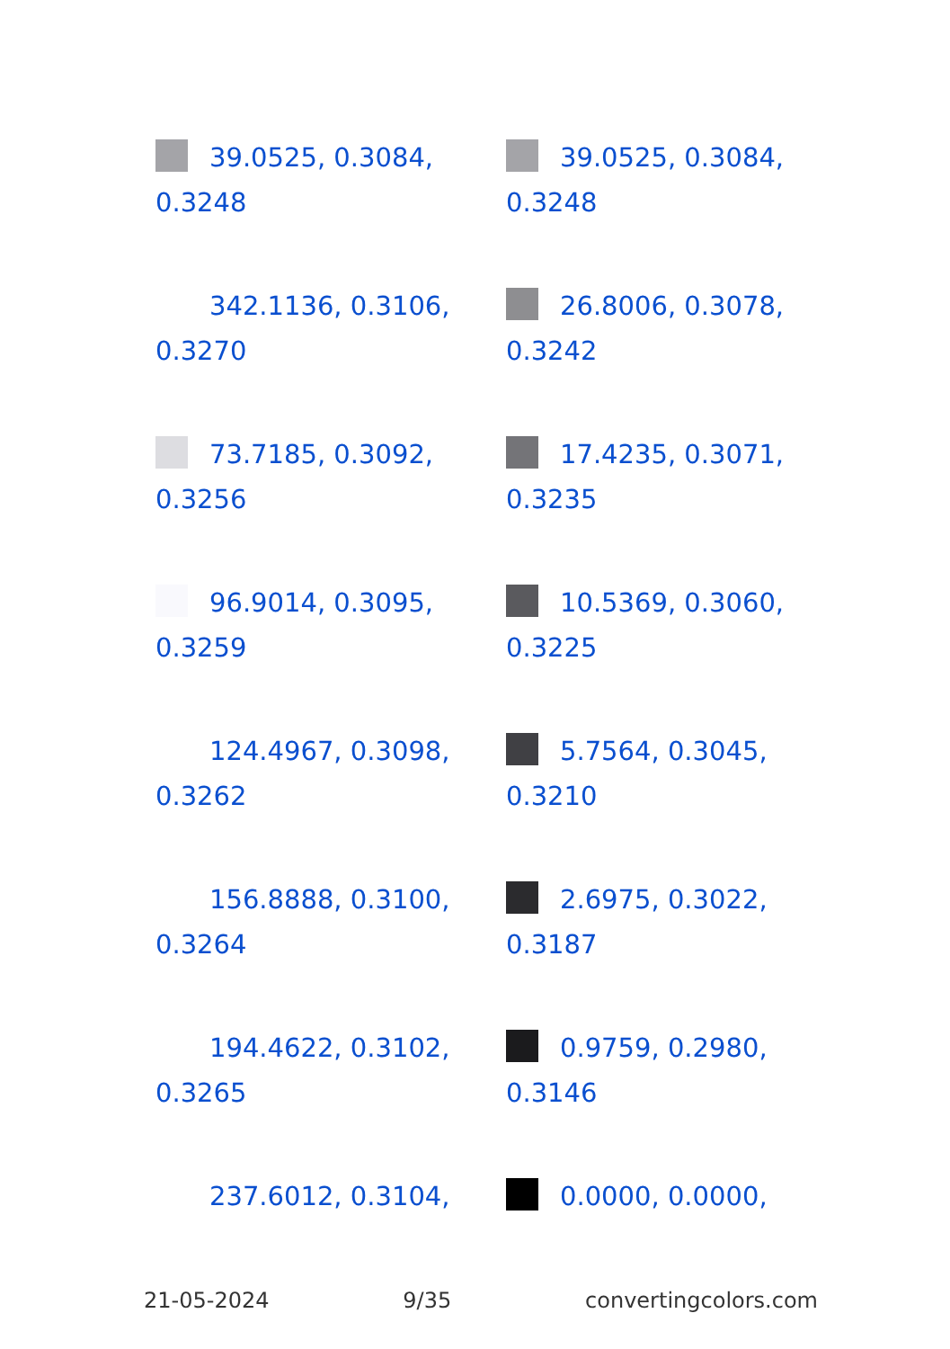39.0525, 0.3084,
0.3248
39.0525, 0.3084,
0.3248
342.1136, 0.3106,
0.3270
26.8006, 0.3078,
0.3242
73.7185, 0.3092,
0.3256
17.4235, 0.3071,
0.3235
96.9014, 0.3095,
0.3259
10.5369, 0.3060,
0.3225
124.4967, 0.3098,
0.3262
5.7564, 0.3045,
0.3210
156.8888, 0.3100,
0.3264
2.6975, 0.3022,
0.3187
194.4622, 0.3102,
0.3265
0.9759, 0.2980,
0.3146
237.6012, 0.3104,
0.0000, 0.0000,
21-05-2024 9/35 convertingcolors.com